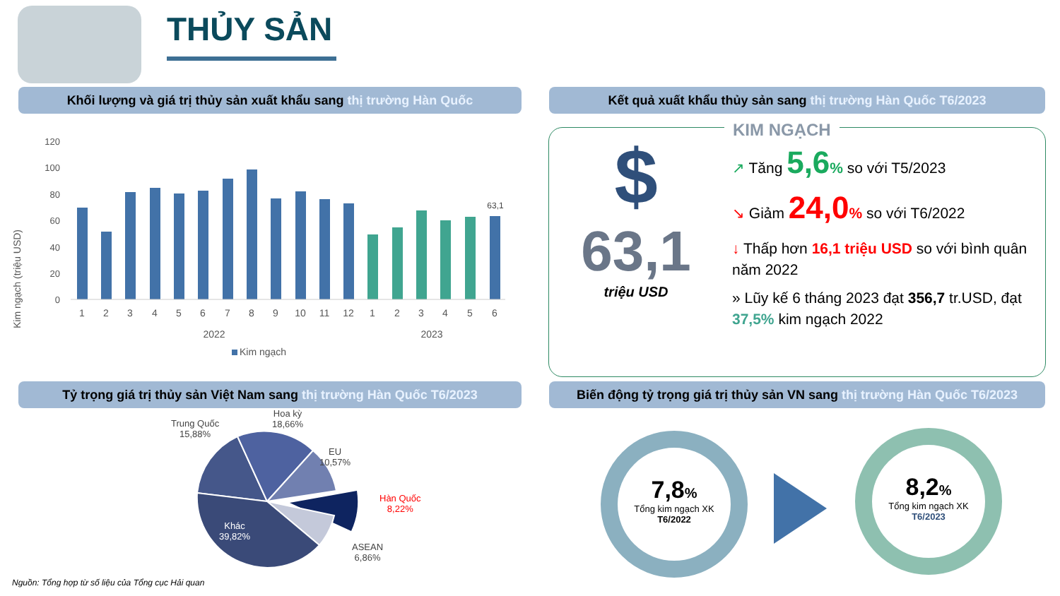THỦY SẢN
Khối lượng và giá trị thủy sản xuất khẩu sang thị trường Hàn Quốc Kết quả xuất khẩu thủy sản sang thị trường Hàn Quốc T6/2023
Kim ngạch (triệu USD)
120
100
80
60
40
20
0
63,1
1
2
3
4
5
6
7
8
9
10
11
12
1
2
3
4
5
6
2022
2023
Kim ngạch
KIM NGẠCH
$
63,1
triệu USD
↗ Tăng 5,6% so với T5/2023
↘ Giảm 24,0% so với T6/2022
↓ Thấp hơn 16,1 triệu USD so với bình quân năm 2022
» Lũy kế 6 tháng 2023 đạt 356,7 tr.USD, đạt 37,5% kim ngạch 2022
Tỷ trọng giá trị thủy sản Việt Nam sang thị trường Hàn Quốc T6/2023
Biến động tỷ trọng giá trị thủy sản VN sang thị trường Hàn Quốc T6/2023
Trung Quốc
15,88%
Hoa kỳ
18,66%
EU
10,57%
Hàn Quốc
8,22%
ASEAN
6,86%
Khác
39,82%
7,8%
Tổng kim ngạch XK
T6/2022
8,2%
Tổng kim ngạch XK
T6/2023
Nguồn: Tổng hợp từ số liệu của Tổng cục Hải quan